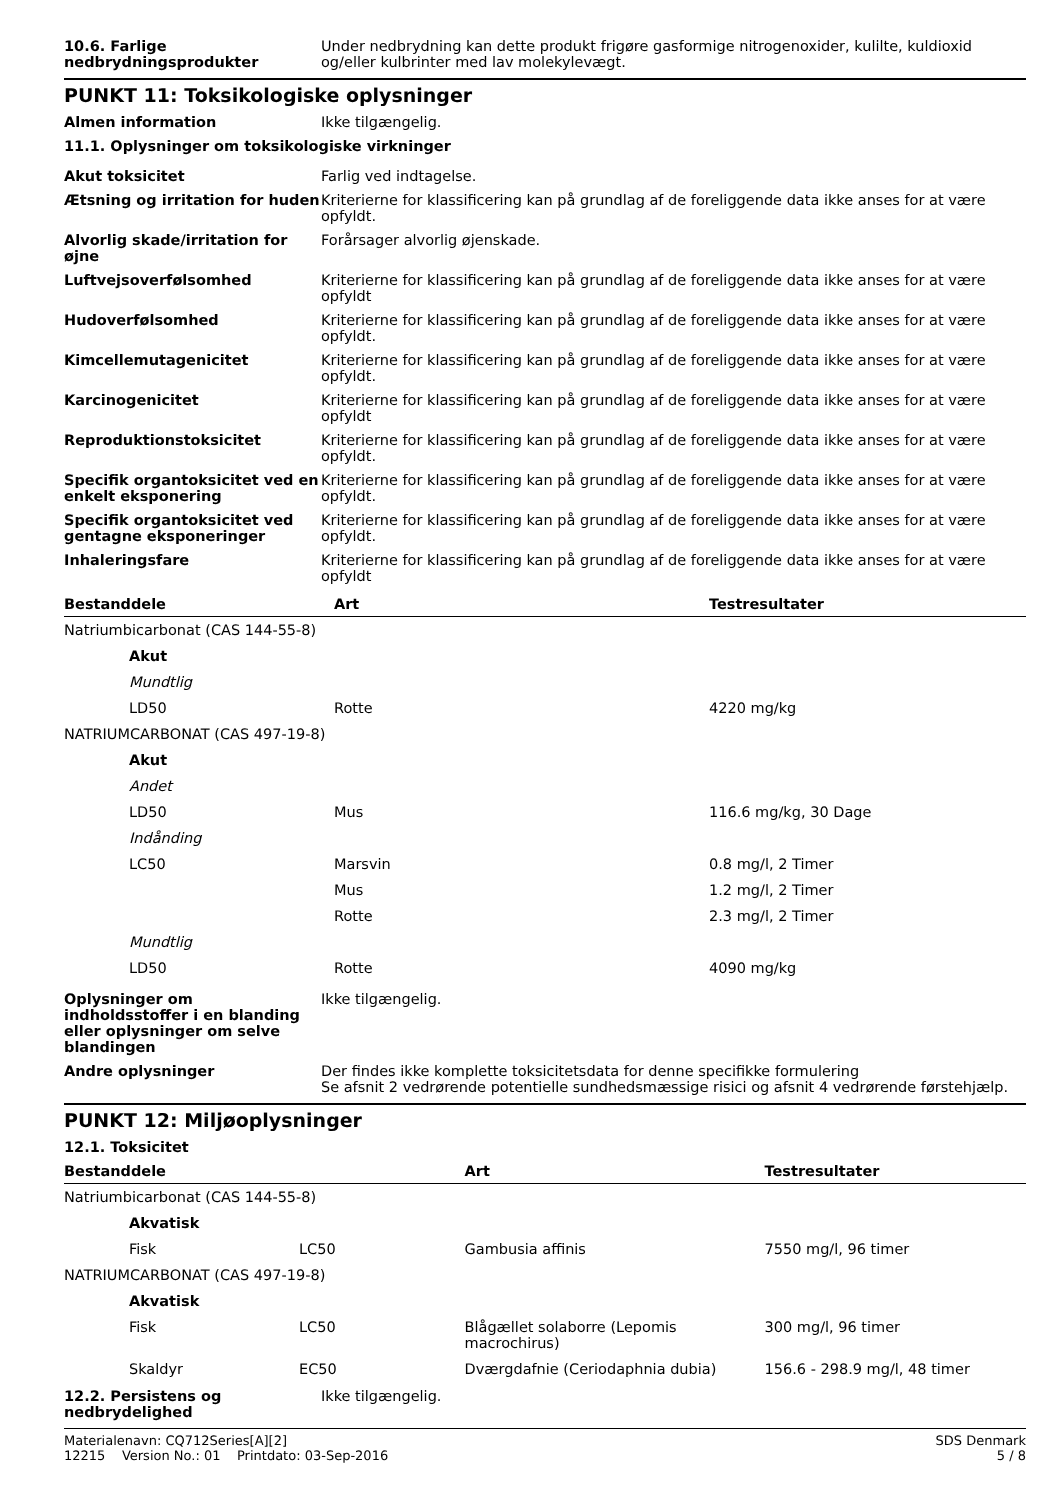10.6. Farlige nedbrydningsprodukter
Under nedbrydning kan dette produkt frigøre gasformige nitrogenoxider, kulilte, kuldioxid og/eller kulbrinter med lav molekylevægt.
PUNKT 11: Toksikologiske oplysninger
Almen information Ikke tilgængelig.
11.1. Oplysninger om toksikologiske virkninger
Akut toksicitet Farlig ved indtagelse.
Ætsning og irritation for huden
Kriterierne for klassificering kan på grundlag af de foreliggende data ikke anses for at være opfyldt.
Alvorlig skade/irritation for øjne
Forårsager alvorlig øjenskade.
Luftvejsoverfølsomhed Kriterierne for klassificering kan på grundlag af de foreliggende data ikke anses for at være opfyldt
Hudoverfølsomhed Kriterierne for klassificering kan på grundlag af de foreliggende data ikke anses for at være opfyldt.
Kimcellemutagenicitet Kriterierne for klassificering kan på grundlag af de foreliggende data ikke anses for at være opfyldt.
Karcinogenicitet Kriterierne for klassificering kan på grundlag af de foreliggende data ikke anses for at være opfyldt
Reproduktionstoksicitet Kriterierne for klassificering kan på grundlag af de foreliggende data ikke anses for at være opfyldt.
Specifik organtoksicitet ved en enkelt eksponering
Kriterierne for klassificering kan på grundlag af de foreliggende data ikke anses for at være opfyldt.
Specifik organtoksicitet ved gentagne eksponeringer
Kriterierne for klassificering kan på grundlag af de foreliggende data ikke anses for at være opfyldt.
Inhaleringsfare Kriterierne for klassificering kan på grundlag af de foreliggende data ikke anses for at være opfyldt
| Bestanddele | Art | Testresultater |
| --- | --- | --- |
| Natriumbicarbonat (CAS 144-55-8) | | |
| Akut | | |
| Mundtlig | | |
| LD50 | Rotte | 4220 mg/kg |
| NATRIUMCARBONAT (CAS 497-19-8) | | |
| Akut | | |
| Andet | | |
| LD50 | Mus | 116.6 mg/kg, 30 Dage |
| Indånding | | |
| LC50 | Marsvin | 0.8 mg/l, 2 Timer |
| | Mus | 1.2 mg/l, 2 Timer |
| | Rotte | 2.3 mg/l, 2 Timer |
| Mundtlig | | |
| LD50 | Rotte | 4090 mg/kg |
Oplysninger om indholdsstoffer i en blanding eller oplysninger om selve blandingen
Ikke tilgængelig.
Andre oplysninger Der findes ikke komplette toksicitetsdata for denne specifikke formulering
Se afsnit 2 vedrørende potentielle sundhedsmæssige risici og afsnit 4 vedrørende førstehjælp.
PUNKT 12: Miljøoplysninger
12.1. Toksicitet
| Bestanddele | | Art | Testresultater |
| --- | --- | --- | --- |
| Natriumbicarbonat (CAS 144-55-8) | | | |
| Akvatisk | | | |
| Fisk | LC50 | Gambusia affinis | 7550 mg/l, 96 timer |
| NATRIUMCARBONAT (CAS 497-19-8) | | | |
| Akvatisk | | | |
| Fisk | LC50 | Blågællet solaborre (Lepomis macrochirus) | 300 mg/l, 96 timer |
| Skaldyr | EC50 | Dværgdafnie (Ceriodaphnia dubia) | 156.6 - 298.9 mg/l, 48 timer |
12.2. Persistens og nedbrydelighed
Ikke tilgængelig.
Materialenavn: CQ712Series[A][2]
12215 Version No.: 01 Printdato: 03-Sep-2016 SDS Denmark
5 / 8